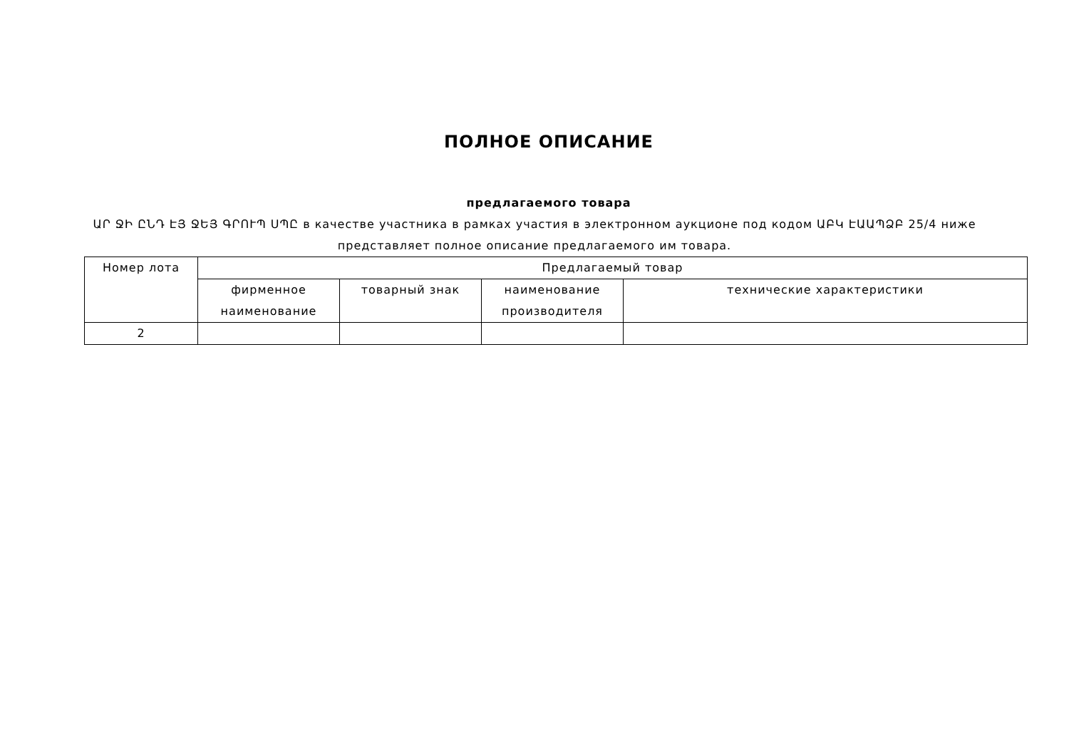ПОЛНОЕ ОПИСАНИЕ
предлагаемого товара
ԱՐ ՋԻ ԸՆԴ ԷՅ ՋԵՅ ԳՐՈՒՊ ՍՊԸ в качестве участника в рамках участия в электронном аукционе под кодом ԱԲԿ ԷԱԱՊՁԲ 25/4 ниже представляет полное описание предлагаемого им товара.
| Номер лота | Предлагаемый товар | | | |
| --- | --- | --- | --- | --- |
| | фирменное наименование | товарный знак | наименование производителя | технические характеристики |
| 2 | | | | |